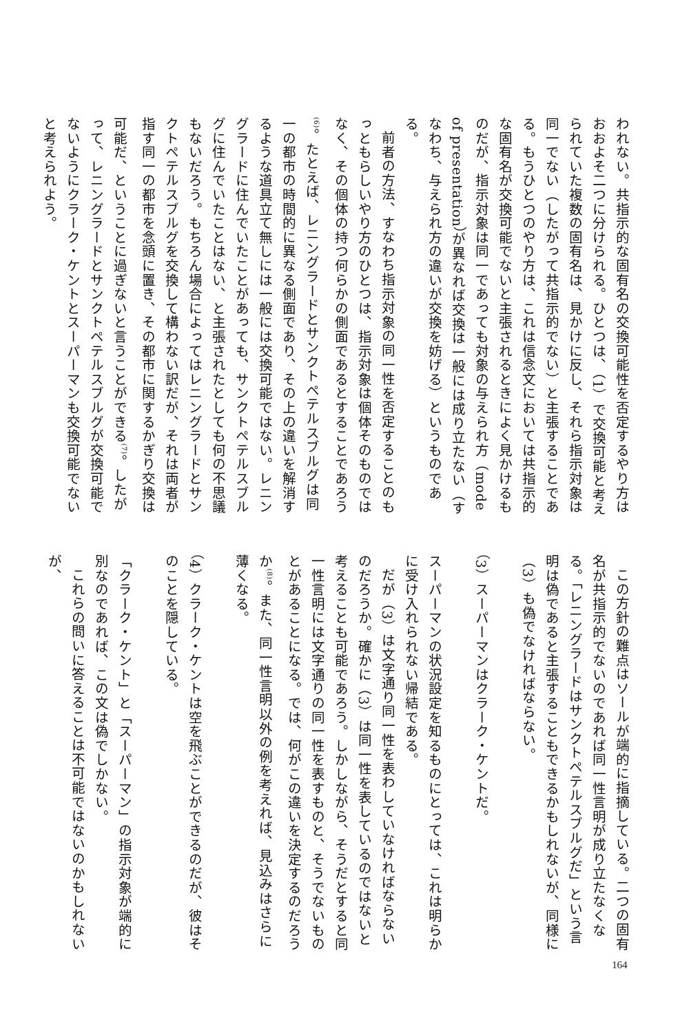われない。共指示的な固有名の交換可能性を否定するやり方はおおよそ二つに分けられる。ひとつは、（1）で交換可能と考えられていた複数の固有名は、見かけに反し、それら指示対象は同一でない（したがって共指示的でない）と主張することである。もうひとつのやり方は、これは信念文においては共指示的な固有名が交換可能でないと主張されるときによく見かけるものだが、指示対象は同一であっても対象の与えられ方（mode of presentation）が異なれば交換は一般には成り立たない（すなわち、与えられ方の違いが交換を妨げる）というものである。
前者の方法、すなわち指示対象の同一性を否定することのもっともらしいやり方のひとつは、指示対象は個体そのものではなく、その個体の持つ何らかの側面であるとすることであろう<sup>(6)</sup>。たとえば、レニングラードとサンクトペテルスブルグは同一の都市の時間的に異なる側面であり、その上の違いを解消するような道具立て無しには一般には交換可能ではない。レニングラードに住んでいたことがあっても、サンクトペテルスブルグに住んでいたことはない、と主張されたとしても何の不思議もないだろう。もちろん場合によってはレニングラードとサンクトペテルスブルグを交換して構わない訳だが、それは両者が指す同一の都市を念頭に置き、その都市に関するかぎり交換は可能だ、ということに過ぎないと言うことができる<sup>(7)</sup>。したがって、レニングラードとサンクトペテルスブルグが交換可能でないようにクラーク・ケントとスーパーマンも交換可能でないと考えられよう。
この方針の難点はソールが端的に指摘している。二つの固有名が共指示的でないのであれば同一性言明が成り立たなくなる。「レニングラードはサンクトペテルスブルグだ」という言明は偽であると主張することもできるかもしれないが、同様に（3）も偽でなければならない。
（3）スーパーマンはクラーク・ケントだ。
スーパーマンの状況設定を知るものにとっては、これは明らかに受け入れられない帰結である。
だが（3）は文字通り同一性を表わしていなければならないのだろうか。確かに（3）は同一性を表しているのではないと考えることも可能であろう。しかしながら、そうだとすると同一性言明には文字通りの同一性を表すものと、そうでないものとがあることになる。では、何がこの違いを決定するのだろうか<sup>(8)</sup>。また、同一性言明以外の例を考えれば、見込みはさらに薄くなる。
（4）クラーク・ケントは空を飛ぶことができるのだが、彼はそのことを隠している。
「クラーク・ケント」と「スーパーマン」の指示対象が端的に別なのであれば、この文は偽でしかない。
これらの問いに答えることは不可能ではないのかもしれないが、
164